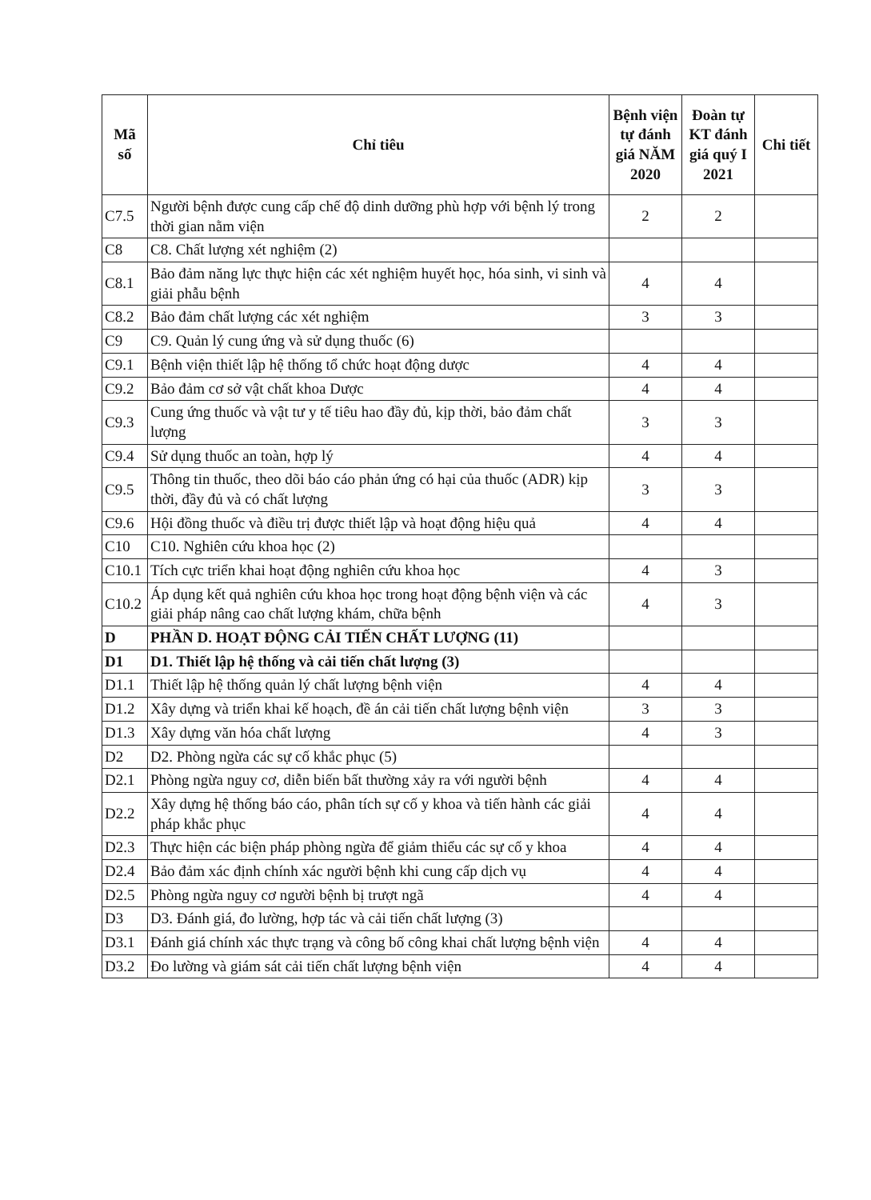| Mã số | Chỉ tiêu | Bệnh viện tự đánh giá NĂM 2020 | Đoàn tự KT đánh giá quý I 2021 | Chi tiết |
| --- | --- | --- | --- | --- |
| C7.5 | Người bệnh được cung cấp chế độ dinh dưỡng phù hợp với bệnh lý trong thời gian nằm viện | 2 | 2 | |
| C8 | C8. Chất lượng xét nghiệm (2) | | | |
| C8.1 | Bảo đảm năng lực thực hiện các xét nghiệm huyết học, hóa sinh, vi sinh và giải phẫu bệnh | 4 | 4 | |
| C8.2 | Bảo đảm chất lượng các xét nghiệm | 3 | 3 | |
| C9 | C9. Quản lý cung ứng và sử dụng thuốc (6) | | | |
| C9.1 | Bệnh viện thiết lập hệ thống tổ chức hoạt động dược | 4 | 4 | |
| C9.2 | Bảo đảm cơ sở vật chất khoa Dược | 4 | 4 | |
| C9.3 | Cung ứng thuốc và vật tư y tế tiêu hao đầy đủ, kịp thời, bảo đảm chất lượng | 3 | 3 | |
| C9.4 | Sử dụng thuốc an toàn, hợp lý | 4 | 4 | |
| C9.5 | Thông tin thuốc, theo dõi báo cáo phản ứng có hại của thuốc (ADR) kịp thời, đầy đủ và có chất lượng | 3 | 3 | |
| C9.6 | Hội đồng thuốc và điều trị được thiết lập và hoạt động hiệu quả | 4 | 4 | |
| C10 | C10. Nghiên cứu khoa học (2) | | | |
| C10.1 | Tích cực triển khai hoạt động nghiên cứu khoa học | 4 | 3 | |
| C10.2 | Áp dụng kết quả nghiên cứu khoa học trong hoạt động bệnh viện và các giải pháp nâng cao chất lượng khám, chữa bệnh | 4 | 3 | |
| D | PHẦN D. HOẠT ĐỘNG CẢI TIẾN CHẤT LƯỢNG (11) | | | |
| D1 | D1. Thiết lập hệ thống và cải tiến chất lượng (3) | | | |
| D1.1 | Thiết lập hệ thống quản lý chất lượng bệnh viện | 4 | 4 | |
| D1.2 | Xây dựng và triển khai kế hoạch, đề án cải tiến chất lượng bệnh viện | 3 | 3 | |
| D1.3 | Xây dựng văn hóa chất lượng | 4 | 3 | |
| D2 | D2. Phòng ngừa các sự cố khắc phục (5) | | | |
| D2.1 | Phòng ngừa nguy cơ, diễn biến bất thường xảy ra với người bệnh | 4 | 4 | |
| D2.2 | Xây dựng hệ thống báo cáo, phân tích sự cố y khoa và tiến hành các giải pháp khắc phục | 4 | 4 | |
| D2.3 | Thực hiện các biện pháp phòng ngừa để giảm thiểu các sự cố y khoa | 4 | 4 | |
| D2.4 | Bảo đảm xác định chính xác người bệnh khi cung cấp dịch vụ | 4 | 4 | |
| D2.5 | Phòng ngừa nguy cơ người bệnh bị trượt ngã | 4 | 4 | |
| D3 | D3. Đánh giá, đo lường, hợp tác và cải tiến chất lượng (3) | | | |
| D3.1 | Đánh giá chính xác thực trạng và công bố công khai chất lượng bệnh viện | 4 | 4 | |
| D3.2 | Đo lường và giám sát cải tiến chất lượng bệnh viện | 4 | 4 | |